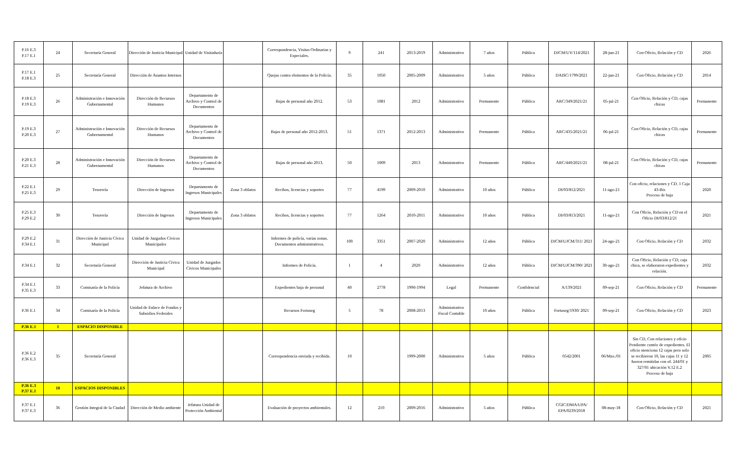| P.16 E.3 P.17 E.1 | 24 | Secretaría General | Dirección de Justicia Municipal | Unidad de Visitaduría | | Correspondencia, Visitas Ordinarias y Especiales. | 9 | 241 | 2013-2019 | Administrativo | 7 años | Pública | DJCM/UV/114/2021 | 28-jun-21 | Con Oficio, Relación y CD | 2026 |
| P.17 E.1 P.18 E.3 | 25 | Secretaría General | Dirección de Asuntos Internos | | | Quejas contra elementos de la Policía. | 35 | 1050 | 2005-2009 | Administrativo | 5 años | Pública | DAISC/1799/2021 | 22-jun-21 | Con Oficio, Relación y CD | 2014 |
| P.18 E.3 P.19 E.3 | 26 | Administración e Innovación Gubernamental | Dirección de Recursos Humanos | Departamento de Archivo y Control de Documentos | | Bajas de personal año 2012. | 53 | 1081 | 2012 | Administrativo | Permanente | Pública | ARC/349/2021/21 | 05-jul-21 | Con Oficio, Relación y CD, cajas chicas | Permanente |
| P.19 E.3 P.20 E.3 | 27 | Administración e Innovación Gubernamental | Dirección de Recursos Humanos | Departamento de Archivo y Control de Documentos | | Bajas de personal año 2012-2013. | 51 | 1371 | 2012-2013 | Administrativo | Permanente | Pública | ARC/435/2021/21 | 06-jul-21 | Con Oficio, Relación y CD, cajas chicas | Permanente |
| P.20 E.3 P.21 E.3 | 28 | Administración e Innovación Gubernamental | Dirección de Recursos Humanos | Departamento de Archivo y Control de Documentos | | Bajas de personal año 2013. | 50 | 1009 | 2013 | Administrativo | Permanente | Pública | ARC/440/2021/21 | 08-jul-21 | Con Oficio, Relación y CD, cajas chicas | Permanente |
| P.22 E.1 P.25 E.3 | 29 | Tesorería | Dirección de Ingresos | Departamento de Ingresos Municipales | Zona 3 oblatos | Recibos, licencias y soportes | 77 | 4199 | 2009-2010 | Administrativo | 10 años | Pública | DI/03/812/2021 | 11-ago-21 | Con oficio, relaciones y CD. 1 Caja 43-Bis Proceso de baja | 2020 |
| P.25 E.3 P.29 E.2 | 30 | Tesorería | Dirección de Ingresos | Departamento de Ingresos Municipales | Zona 3 oblatos | Recibos, licencias y soportes | 77 | 1264 | 2010-2011 | Administrativo | 10 años | Pública | DI/03/813/2021 | 11-ago-21 | Con Oficio, Relación y CD en el Oficio DI/03/812/21 | 2021 |
| P.29 E.2 P.34 E.1 | 31 | Dirección de Justicia Cívica Municipal | Unidad de Juzgados Cívicos Municipales | | | Informes de policía, varias zonas. Documentos administrativos. | 100 | 3351 | 2007-2020 | Administrativo | 12 años | Pública | DJCM/UJCM/311/ 2021 | 24-ago-21 | Con Oficio, Relación y CD | 2032 |
| P.34 E.1 | 32 | Secretaría General | Dirección de Justicia Cívica Municipal | Unidad de Juzgados Cívicos Municipales | | Informes de Policía. | 1 | 4 | 2020 | Administrativo | 12 años | Pública | DJCM/UJCM/390/ 2021 | 30-ago-21 | Con Oficio, Relación y CD, caja chica, se elaboraron expedientes y relación. | 2032 |
| P.34 E.1 P.35 E.3 | 33 | Comisaría de la Policía | Jefatura de Archivo | | | Expedientes baja de personal | 40 | 2778 | 1990-1994 | Legal | Permanente | Confidencial | A/139/2021 | 09-sep-21 | Con Oficio, Relación y CD | Permanente |
| P.36 E.1 | 34 | Comisaría de la Policía | Unidad de Enlace de Fondos y Subsidios Federales | | | Recursos Fortaseg | 5 | 78 | 2008-2013 | Administrativo Fiscal Contable | 10 años | Pública | Fortaseg/1930/ 2021 | 09-sep-21 | Con Oficio, Relación y CD | 2023 |
| P.36 E.1 | 1 | ESPACIO DISPONIBLE | | | | | | | | | | | | | | |
| P.36 E.2 P.36 E.3 | 35 | Secretaría General | | | | Correspondencia enviada y recibida. | 10 | | 1999-2000 | Administrativo | 5 años | Pública | 0542/2001 | 06/Mzo./01 | Sin CD, Con relaciones y oficio Pendiente contéo de expedientes. El oficio menciona 12 cajas pero solo se recibieron 10, las cajas 11 y 12 fueron remitidas con of. 244/01 y 327/01 ubicación V.12 E.2 Proceso de baja | 2005 |
| P.36 E.3 P.37 E.1 | 10 | ESPACIOS DISPONIBLES | | | | | | | | | | | | | | |
| P.37 E.1 P.37 E.3 | 36 | Gestión Integral de la Ciudad | Dirección de Medio ambiente | Jefatura Unidad de Protección Ambiental | | Evaluación de proyectos ambientales. | 12 | 210 | 2009-2016 | Administrativo | 5 años | Pública | CGIC/DMA/UPA/ EPA/0239/2018 | 08-may-18 | Con Oficio, Relación y CD | 2021 |